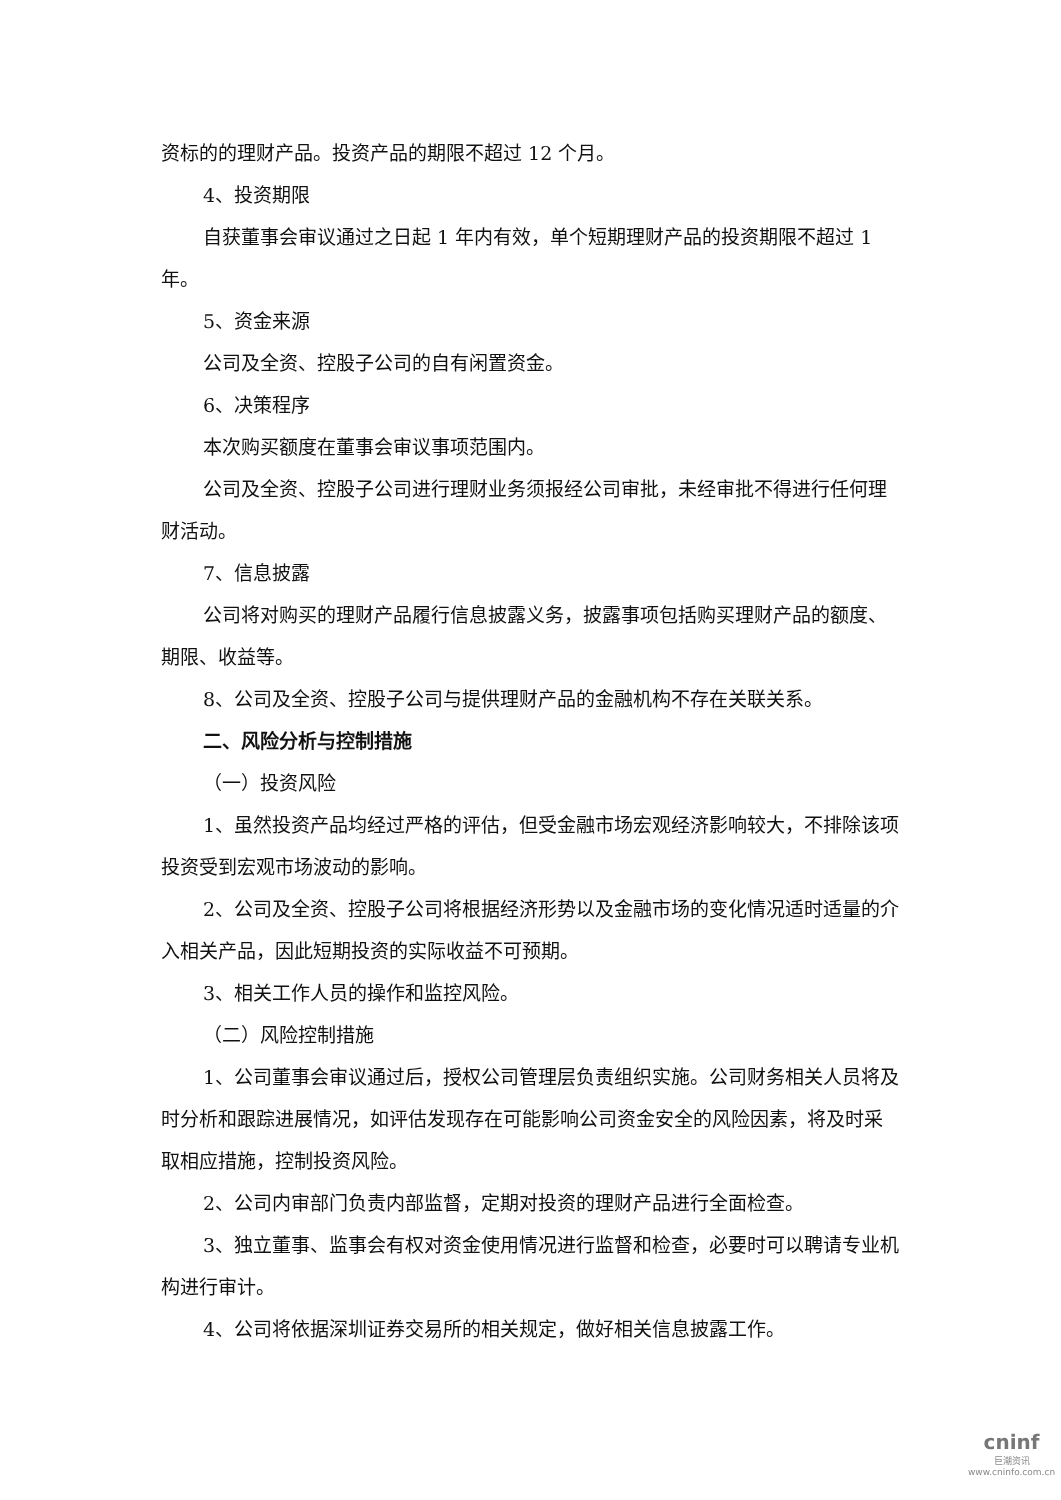资标的的理财产品。投资产品的期限不超过 12 个月。
4、投资期限
自获董事会审议通过之日起 1 年内有效，单个短期理财产品的投资期限不超过 1 年。
5、资金来源
公司及全资、控股子公司的自有闲置资金。
6、决策程序
本次购买额度在董事会审议事项范围内。
公司及全资、控股子公司进行理财业务须报经公司审批，未经审批不得进行任何理财活动。
7、信息披露
公司将对购买的理财产品履行信息披露义务，披露事项包括购买理财产品的额度、期限、收益等。
8、公司及全资、控股子公司与提供理财产品的金融机构不存在关联关系。
二、风险分析与控制措施
（一）投资风险
1、虽然投资产品均经过严格的评估，但受金融市场宏观经济影响较大，不排除该项投资受到宏观市场波动的影响。
2、公司及全资、控股子公司将根据经济形势以及金融市场的变化情况适时适量的介入相关产品，因此短期投资的实际收益不可预期。
3、相关工作人员的操作和监控风险。
（二）风险控制措施
1、公司董事会审议通过后，授权公司管理层负责组织实施。公司财务相关人员将及时分析和跟踪进展情况，如评估发现存在可能影响公司资金安全的风险因素，将及时采取相应措施，控制投资风险。
2、公司内审部门负责内部监督，定期对投资的理财产品进行全面检查。
3、独立董事、监事会有权对资金使用情况进行监督和检查，必要时可以聘请专业机构进行审计。
4、公司将依据深圳证券交易所的相关规定，做好相关信息披露工作。
cninf
巨潮资讯
www.cninfo.com.cn